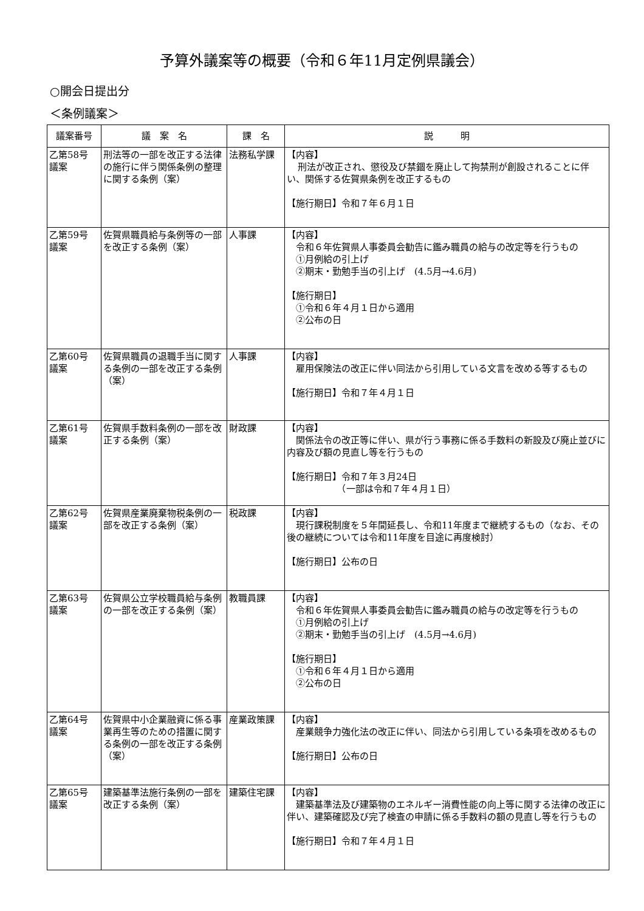予算外議案等の概要（令和６年11月定例県議会）
○開会日提出分
＜条例議案＞
| 議案番号 | 議 案 名 | 課 名 | 説 明 |
| --- | --- | --- | --- |
| 乙第58号 議案 | 刑法等の一部を改正する法律の施行に伴う関係条例の整理に関する条例（案） | 法務私学課 | 【内容】 刑法が改正され、懲役及び禁錮を廃止して拘禁刑が創設されることに伴い、関係する佐賀県条例を改正するもの 【施行期日】令和７年６月１日 |
| 乙第59号 議案 | 佐賀県職員給与条例等の一部を改正する条例（案） | 人事課 | 【内容】 令和６年佐賀県人事委員会勧告に鑑み職員の給与の改定等を行うもの ①月例給の引上げ ②期末・勤勉手当の引上げ (4.5月→4.6月) 【施行期日】 ①令和６年４月１日から適用 ②公布の日 |
| 乙第60号 議案 | 佐賀県職員の退職手当に関する条例の一部を改正する条例（案） | 人事課 | 【内容】 雇用保険法の改正に伴い同法から引用している文言を改める等するもの 【施行期日】令和７年４月１日 |
| 乙第61号 議案 | 佐賀県手数料条例の一部を改正する条例（案） | 財政課 | 【内容】 関係法令の改正等に伴い、県が行う事務に係る手数料の新設及び廃止並びに内容及び額の見直し等を行うもの 【施行期日】令和７年３月24日 （一部は令和７年４月１日） |
| 乙第62号 議案 | 佐賀県産業廃棄物税条例の一部を改正する条例（案） | 税政課 | 【内容】 現行課税制度を５年間延長し、令和11年度まで継続するもの（なお、その後の継続については令和11年度を目途に再度検討） 【施行期日】公布の日 |
| 乙第63号 議案 | 佐賀県公立学校職員給与条例の一部を改正する条例（案） | 教職員課 | 【内容】 令和６年佐賀県人事委員会勧告に鑑み職員の給与の改定等を行うもの ①月例給の引上げ ②期末・勤勉手当の引上げ (4.5月→4.6月) 【施行期日】 ①令和６年４月１日から適用 ②公布の日 |
| 乙第64号 議案 | 佐賀県中小企業融資に係る事業再生等のための措置に関する条例の一部を改正する条例（案） | 産業政策課 | 【内容】 産業競争力強化法の改正に伴い、同法から引用している条項を改めるもの 【施行期日】公布の日 |
| 乙第65号 議案 | 建築基準法施行条例の一部を改正する条例（案） | 建築住宅課 | 【内容】 建築基準法及び建築物のエネルギー消費性能の向上等に関する法律の改正に伴い、建築確認及び完了検査の申請に係る手数料の額の見直し等を行うもの 【施行期日】令和７年４月１日 |